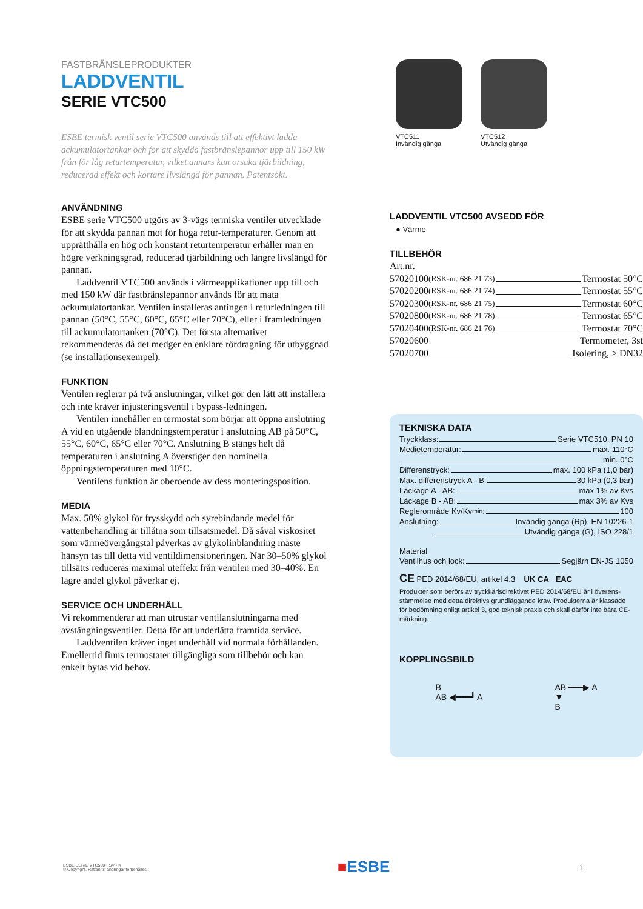FASTBRÄNSLEPRODUKTER
LADDVENTIL
SERIE VTC500
ESBE termisk ventil serie VTC500 används till att effektivt ladda ackumulatortankar och för att skydda fastbränslepannor upp till 150 kW från för låg returtemperatur, vilket annars kan orsaka tjärbildning, reducerad effekt och kortare livslängd för pannan. Patentsökt.
ANVÄNDNING
ESBE serie VTC500 utgörs av 3-vägs termiska ventiler utvecklade för att skydda pannan mot för höga retur-temperaturer. Genom att upprätthålla en hög och konstant returtemperatur erhåller man en högre verkningsgrad, reducerad tjärbildning och längre livslängd för pannan.
Laddventil VTC500 används i värmeapplikationer upp till och med 150 kW där fastbränslepannor används för att mata ackumulatortankar. Ventilen installeras antingen i returledningen till pannan (50°C, 55°C, 60°C, 65°C eller 70°C), eller i framledningen till ackumulatortanken (70°C). Det första alternativet rekommenderas då det medger en enklare rördragning för utbyggnad (se installationsexempel).
FUNKTION
Ventilen reglerar på två anslutningar, vilket gör den lätt att installera och inte kräver injusteringsventil i bypass-ledningen.
Ventilen innehåller en termostat som börjar att öppna anslutning A vid en utgående blandningstemperatur i anslutning AB på 50°C, 55°C, 60°C, 65°C eller 70°C. Anslutning B stängs helt då temperaturen i anslutning A överstiger den nominella öppningstemperaturen med 10°C.
Ventilens funktion är oberoende av dess monteringsposition.
MEDIA
Max. 50% glykol för frysskydd och syrebindande medel för vattenbehandling är tillåtna som tillsatsmedel. Då såväl viskositet som värmeövergångstal påverkas av glykolinblandning måste hänsyn tas till detta vid ventildimensioneringen. När 30–50% glykol tillsätts reduceras maximal uteffekt från ventilen med 30–40%. En lägre andel glykol påverkar ej.
SERVICE OCH UNDERHÅLL
Vi rekommenderar att man utrustar ventilanslutningarna med avstängningsventiler. Detta för att underlätta framtida service.
Laddventilen kräver inget underhåll vid normala förhållanden. Emellertid finns termostater tillgängliga som tillbehör och kan enkelt bytas vid behov.
VTC511
Invändig gänga
VTC512
Utvändig gänga
LADDVENTIL VTC500 AVSEDD FÖR
● Värme
TILLBEHÖR
Art.nr.
57020100 (RSK-nr. 686 21 73) Termostat 50°C
57020200 (RSK-nr. 686 21 74) Termostat 55°C
57020300 (RSK-nr. 686 21 75) Termostat 60°C
57020800 (RSK-nr. 686 21 78) Termostat 65°C
57020400 (RSK-nr. 686 21 76) Termostat 70°C
57020600 Termometer, 3st
57020700 Isolering, ≥ DN32
TEKNISKA DATA
Tryckklass: Serie VTC510, PN 10
Medietemperatur: max. 110°C
min. 0°C
Differenstryck: max. 100 kPa (1,0 bar)
Max. differenstryck A - B: 30 kPa (0,3 bar)
Läckage A - AB: max 1% av Kvs
Läckage B - AB: max 3% av Kvs
Reglerområde Kv/Kv<sup>min</sup>: 100
Anslutning: Invändig gänga (Rp), EN 10226-1
Utvändig gänga (G), ISO 228/1
Material
Ventilhus och lock: Segjärn EN-JS 1050
CE PED 2014/68/EU, artikel 4.3 UK CA EAC
Produkter som berörs av tryckkärlsdirektivet PED 2014/68/EU är i överens-stämmelse med detta direktivs grundläggande krav. Produkterna är klassade för bedömning enligt artikel 3, god teknisk praxis och skall därför inte bära CE-märkning.
KOPPLINGSBILD
B
AB ◀━━━┛ A
AB ━━━▶ A
▼
B
ESBE SERIE VTC500 • SV • K
© Copyright. Rätten till ändringar förbehålles.
■ESBE
1